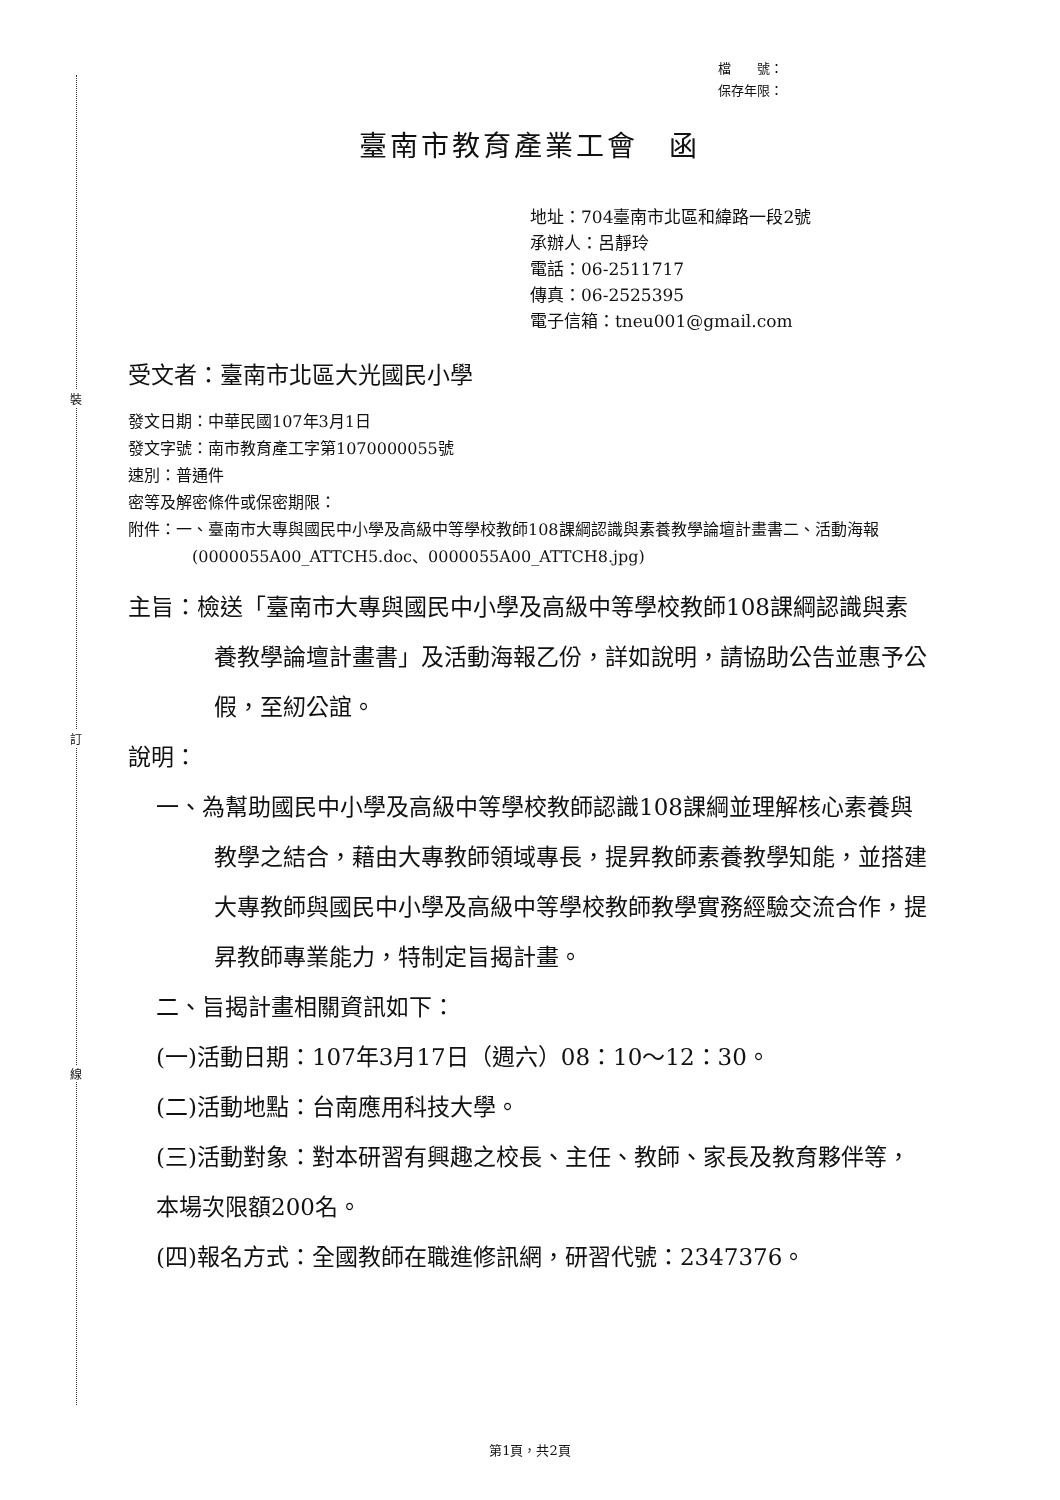裝
訂
線
檔　　號：
保存年限：
臺南市教育產業工會　函
地址：704臺南市北區和緯路一段2號
承辦人：呂靜玲
電話：06-2511717
傳真：06-2525395
電子信箱：tneu001@gmail.com
受文者：臺南市北區大光國民小學
發文日期：中華民國107年3月1日
發文字號：南市教育產工字第1070000055號
速別：普通件
密等及解密條件或保密期限：
附件：一、臺南市大專與國民中小學及高級中等學校教師108課綱認識與素養教學論壇計畫書二、活動海報(0000055A00_ATTCH5.doc、0000055A00_ATTCH8.jpg)
主旨：檢送「臺南市大專與國民中小學及高級中等學校教師108課綱認識與素養教學論壇計畫書」及活動海報乙份，詳如說明，請協助公告並惠予公假，至紉公誼。
說明：
一、為幫助國民中小學及高級中等學校教師認識108課綱並理解核心素養與教學之結合，藉由大專教師領域專長，提昇教師素養教學知能，並搭建大專教師與國民中小學及高級中等學校教師教學實務經驗交流合作，提昇教師專業能力，特制定旨揭計畫。
二、旨揭計畫相關資訊如下：
(一)活動日期：107年3月17日（週六）08：10～12：30。
(二)活動地點：台南應用科技大學。
(三)活動對象：對本研習有興趣之校長、主任、教師、家長及教育夥伴等，本場次限額200名。
(四)報名方式：全國教師在職進修訊網，研習代號：2347376。
第1頁，共2頁